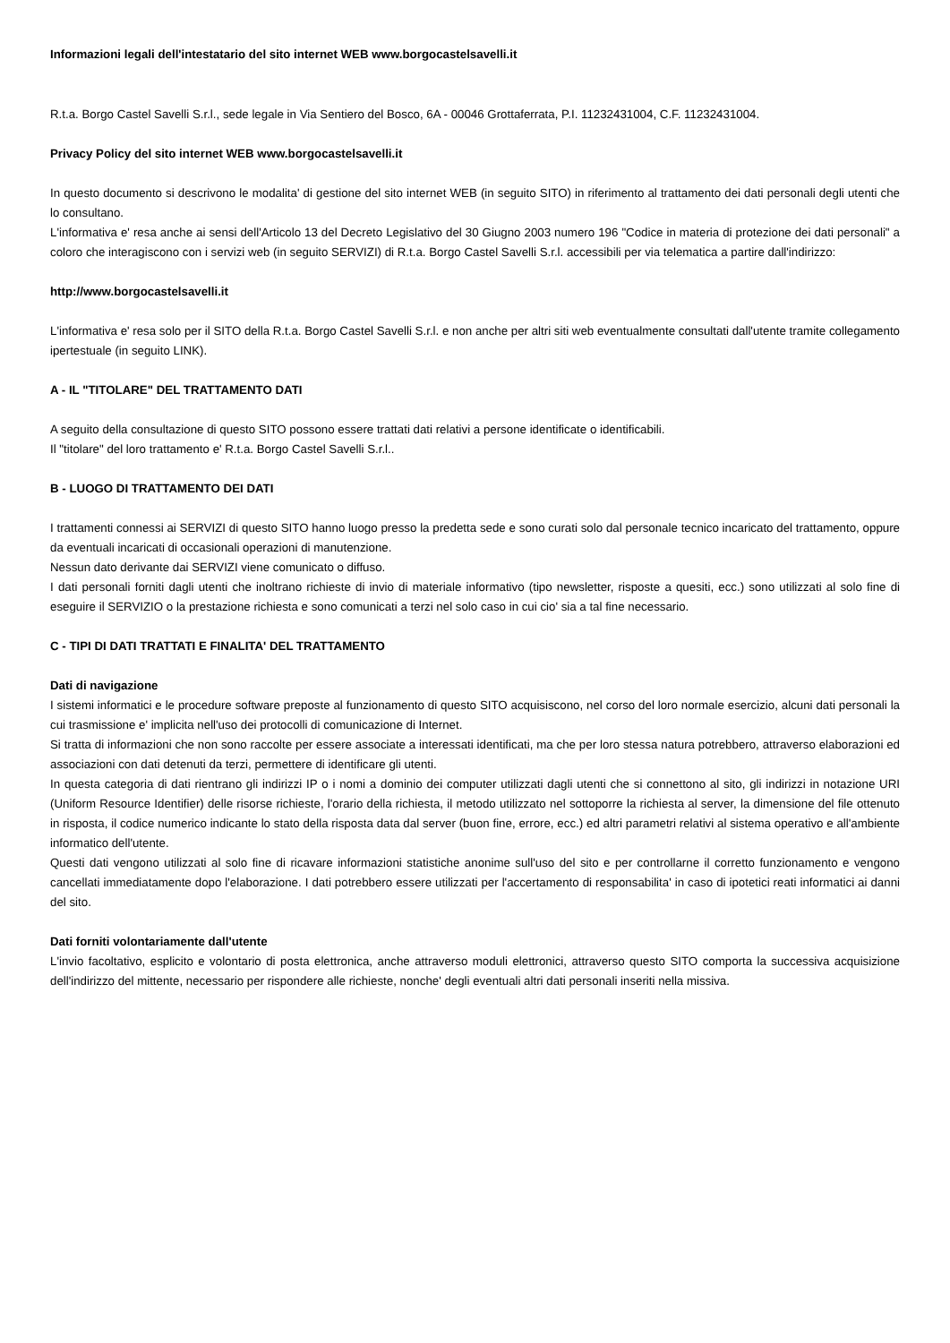Informazioni legali dell'intestatario del sito internet WEB www.borgocastelsavelli.it
R.t.a. Borgo Castel Savelli S.r.l., sede legale in Via Sentiero del Bosco, 6A - 00046 Grottaferrata, P.I. 11232431004, C.F. 11232431004.
Privacy Policy del sito internet WEB www.borgocastelsavelli.it
In questo documento si descrivono le modalita' di gestione del sito internet WEB (in seguito SITO) in riferimento al trattamento dei dati personali degli utenti che lo consultano.
L'informativa e' resa anche ai sensi dell'Articolo 13 del Decreto Legislativo del 30 Giugno 2003 numero 196 "Codice in materia di protezione dei dati personali" a coloro che interagiscono con i servizi web (in seguito SERVIZI) di R.t.a. Borgo Castel Savelli S.r.l. accessibili per via telematica a partire dall'indirizzo:
http://www.borgocastelsavelli.it
L'informativa e' resa solo per il SITO della R.t.a. Borgo Castel Savelli S.r.l. e non anche per altri siti web eventualmente consultati dall'utente tramite collegamento ipertestuale (in seguito LINK).
A - IL "TITOLARE" DEL TRATTAMENTO DATI
A seguito della consultazione di questo SITO possono essere trattati dati relativi a persone identificate o identificabili.
Il "titolare" del loro trattamento e' R.t.a. Borgo Castel Savelli S.r.l..
B - LUOGO DI TRATTAMENTO DEI DATI
I trattamenti connessi ai SERVIZI di questo SITO hanno luogo presso la predetta sede e sono curati solo dal personale tecnico incaricato del trattamento, oppure da eventuali incaricati di occasionali operazioni di manutenzione.
Nessun dato derivante dai SERVIZI viene comunicato o diffuso.
I dati personali forniti dagli utenti che inoltrano richieste di invio di materiale informativo (tipo newsletter, risposte a quesiti, ecc.) sono utilizzati al solo fine di eseguire il SERVIZIO o la prestazione richiesta e sono comunicati a terzi nel solo caso in cui cio' sia a tal fine necessario.
C - TIPI DI DATI TRATTATI E FINALITA' DEL TRATTAMENTO
Dati di navigazione
I sistemi informatici e le procedure software preposte al funzionamento di questo SITO acquisiscono, nel corso del loro normale esercizio, alcuni dati personali la cui trasmissione e' implicita nell'uso dei protocolli di comunicazione di Internet.
Si tratta di informazioni che non sono raccolte per essere associate a interessati identificati, ma che per loro stessa natura potrebbero, attraverso elaborazioni ed associazioni con dati detenuti da terzi, permettere di identificare gli utenti.
In questa categoria di dati rientrano gli indirizzi IP o i nomi a dominio dei computer utilizzati dagli utenti che si connettono al sito, gli indirizzi in notazione URI (Uniform Resource Identifier) delle risorse richieste, l'orario della richiesta, il metodo utilizzato nel sottoporre la richiesta al server, la dimensione del file ottenuto in risposta, il codice numerico indicante lo stato della risposta data dal server (buon fine, errore, ecc.) ed altri parametri relativi al sistema operativo e all'ambiente informatico dell'utente.
Questi dati vengono utilizzati al solo fine di ricavare informazioni statistiche anonime sull'uso del sito e per controllarne il corretto funzionamento e vengono cancellati immediatamente dopo l'elaborazione. I dati potrebbero essere utilizzati per l'accertamento di responsabilita' in caso di ipotetici reati informatici ai danni del sito.
Dati forniti volontariamente dall'utente
L'invio facoltativo, esplicito e volontario di posta elettronica, anche attraverso moduli elettronici, attraverso questo SITO comporta la successiva acquisizione dell'indirizzo del mittente, necessario per rispondere alle richieste, nonche' degli eventuali altri dati personali inseriti nella missiva.